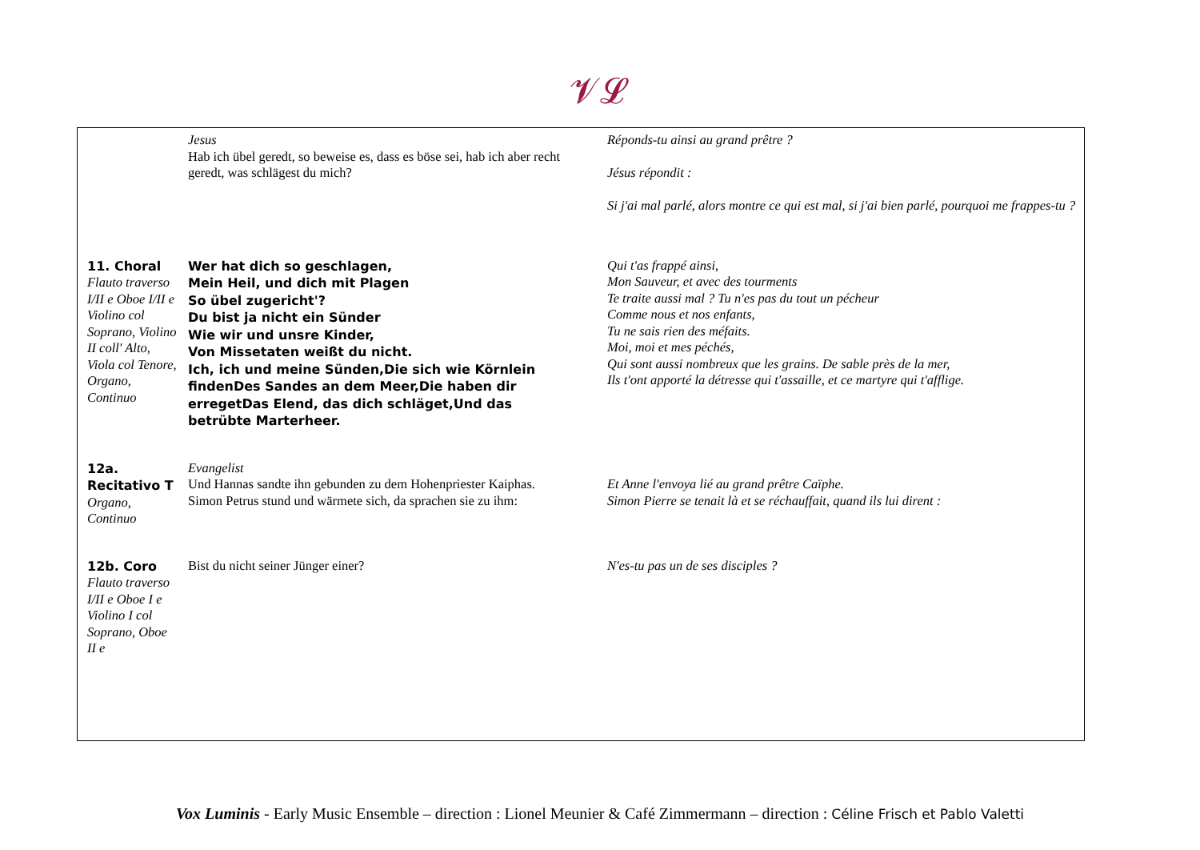𝓥𝓛
| | Jesus Hab ich übel geredt, so beweise es, dass es böse sei, hab ich aber recht geredt, was schlägest du mich? | Réponds-tu ainsi au grand prêtre ? Jésus répondit : Si j'ai mal parlé, alors montre ce qui est mal, si j'ai bien parlé, pourquoi me frappes-tu ? |
| 11. Choral Flauto traverso I/II e Oboe I/II e Violino col Soprano, Violino II coll' Alto, Viola col Tenore, Organo, Continuo | Wer hat dich so geschlagen, Mein Heil, und dich mit Plagen So übel zugericht'? Du bist ja nicht ein Sünder Wie wir und unsre Kinder, Von Missetaten weißt du nicht. Ich, ich und meine Sünden,Die sich wie Körnlein findenDes Sandes an dem Meer,Die haben dir erregetDas Elend, das dich schläget,Und das betrübte Marterheer. | Qui t'as frappé ainsi, Mon Sauveur, et avec des tourments Te traite aussi mal ? Tu n'es pas du tout un pécheur Comme nous et nos enfants, Tu ne sais rien des méfaits. Moi, moi et mes péchés, Qui sont aussi nombreux que les grains. De sable près de la mer, Ils t'ont apporté la détresse qui t'assaille, et ce martyre qui t'afflige. |
| 12a. Recitativo T Organo, Continuo | Evangelist Und Hannas sandte ihn gebunden zu dem Hohenpriester Kaiphas. Simon Petrus stund und wärmete sich, da sprachen sie zu ihm: | Et Anne l'envoya lié au grand prêtre Caïphe. Simon Pierre se tenait là et se réchauffait, quand ils lui dirent : |
| 12b. Coro Flauto traverso I/II e Oboe I e Violino I col Soprano, Oboe II e | Bist du nicht seiner Jünger einer? | N'es-tu pas un de ses disciples ? |
Vox Luminis - Early Music Ensemble – direction : Lionel Meunier & Café Zimmermann – direction : Céline Frisch et Pablo Valetti